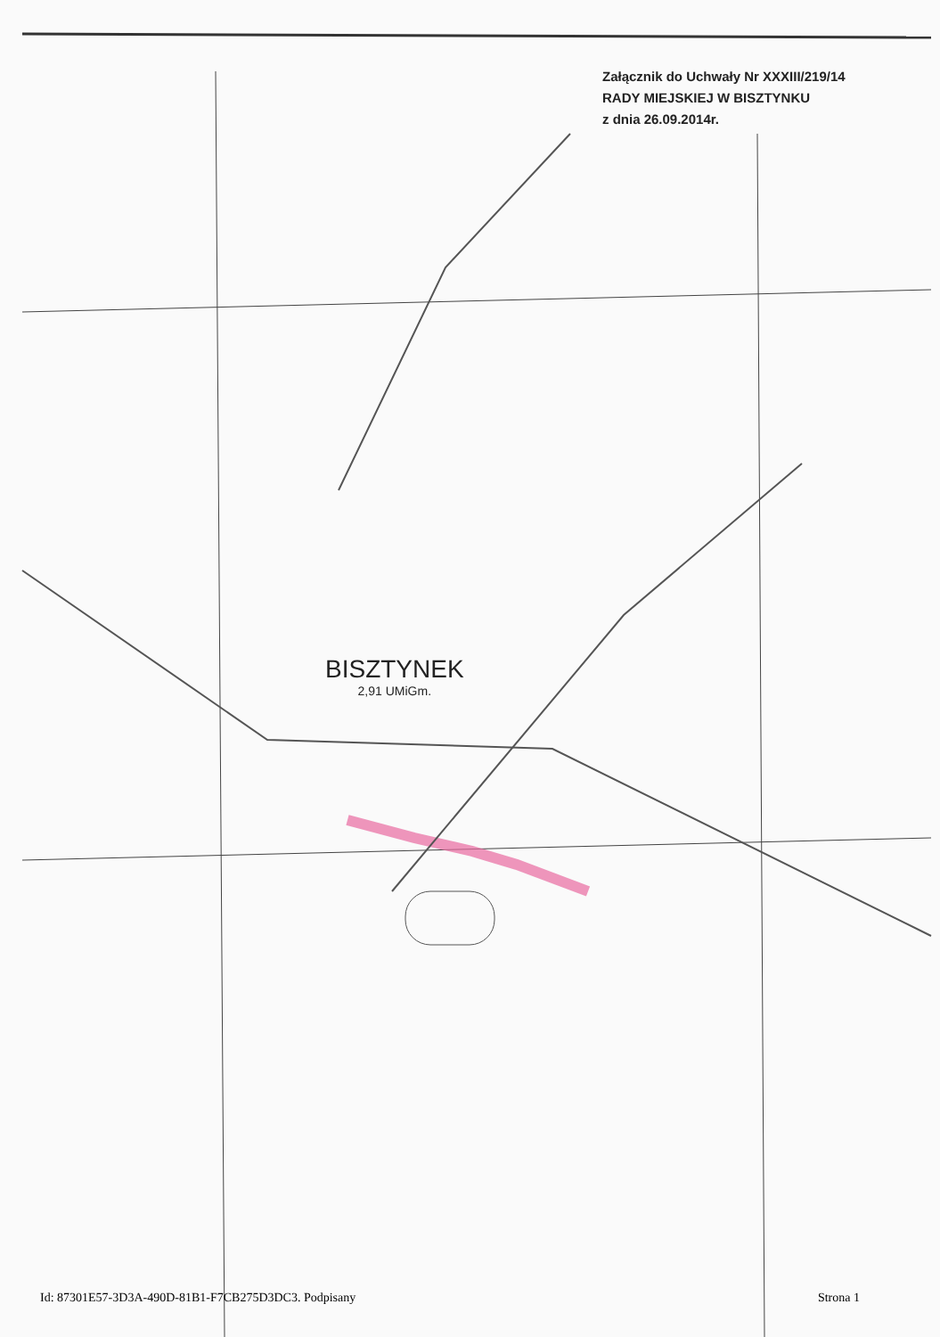Załącznik do Uchwały Nr XXXIII/219/14
RADY MIEJSKIEJ W BISZTYNKU
z dnia 26.09.2014r.
BISZTYNEK
2,91 UMiGm.
Id: 87301E57-3D3A-490D-81B1-F7CB275D3DC3. Podpisany Strona 1